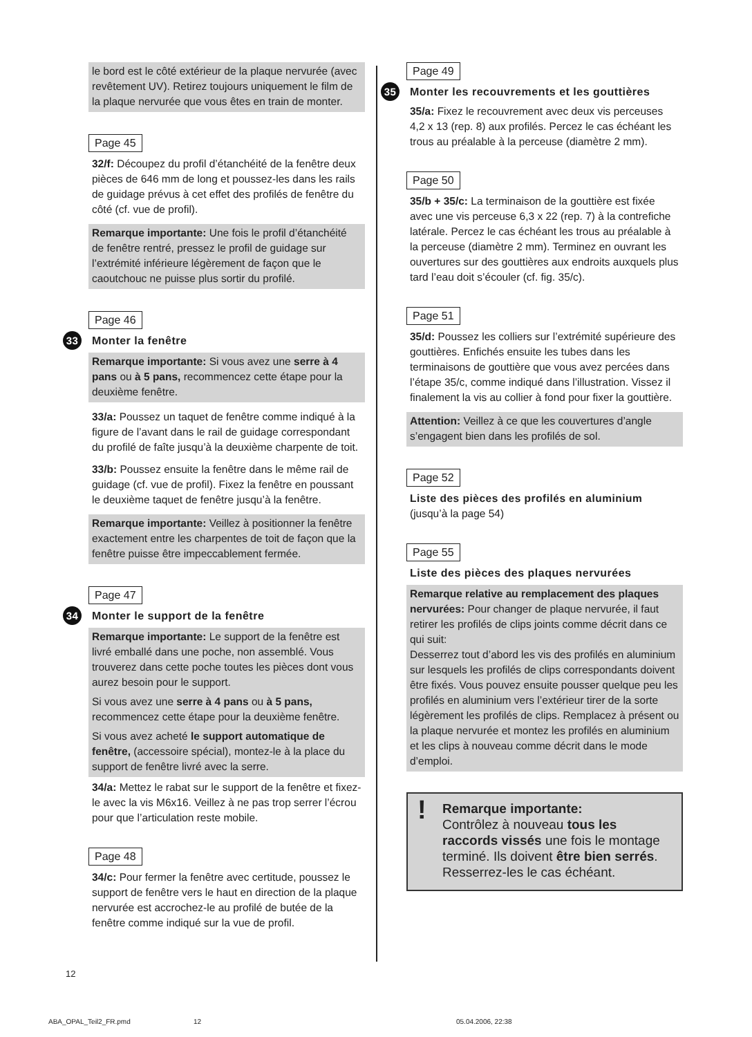le bord est le côté extérieur de la plaque nervurée (avec revêtement UV). Retirez toujours uniquement le film de la plaque nervurée que vous êtes en train de monter.
Page 45
32/f: Découpez du profil d’étanchéité de la fenêtre deux pièces de 646 mm de long et poussez-les dans les rails de guidage prévus à cet effet des profilés de fenêtre du côté (cf. vue de profil).
Remarque importante: Une fois le profil d’étanchéité de fenêtre rentré, pressez le profil de guidage sur l’extrémité inférieure légèrement de façon que le caoutchouc ne puisse plus sortir du profilé.
Page 46
33 Monter la fenêtre
Remarque importante: Si vous avez une serre à 4 pans ou à 5 pans, recommencez cette étape pour la deuxième fenêtre.
33/a: Poussez un taquet de fenêtre comme indiqué à la figure de l’avant dans le rail de guidage correspondant du profilé de faîte jusqu’à la deuxième charpente de toit.
33/b: Poussez ensuite la fenêtre dans le même rail de guidage (cf. vue de profil). Fixez la fenêtre en poussant le deuxième taquet de fenêtre jusqu’à la fenêtre.
Remarque importante: Veillez à positionner la fenêtre exactement entre les charpentes de toit de façon que la fenêtre puisse être impeccablement fermée.
Page 47
34 Monter le support de la fenêtre
Remarque importante: Le support de la fenêtre est livré emballé dans une poche, non assemblé. Vous trouverez dans cette poche toutes les pièces dont vous aurez besoin pour le support.
Si vous avez une serre à 4 pans ou à 5 pans, recommencez cette étape pour la deuxième fenêtre.
Si vous avez acheté le support automatique de fenêtre, (accessoire spécial), montez-le à la place du support de fenêtre livré avec la serre.
34/a: Mettez le rabat sur le support de la fenêtre et fixez-le avec la vis M6x16. Veillez à ne pas trop serrer l’écrou pour que l’articulation reste mobile.
Page 48
34/c: Pour fermer la fenêtre avec certitude, poussez le support de fenêtre vers le haut en direction de la plaque nervurée est accrochez-le au profilé de butée de la fenêtre comme indiqué sur la vue de profil.
Page 49
35 Monter les recouvrements et les gouttières
35/a: Fixez le recouvrement avec deux vis perceuses 4,2 x 13 (rep. 8) aux profilés. Percez le cas échéant les trous au préalable à la perceuse (diamètre 2 mm).
Page 50
35/b + 35/c: La terminaison de la gouttière est fixée avec une vis perceuse 6,3 x 22 (rep. 7) à la contrefiche latérale. Percez le cas échéant les trous au préalable à la perceuse (diamètre 2 mm). Terminez en ouvrant les ouvertures sur des gouttières aux endroits auxquels plus tard l’eau doit s’écouler (cf. fig. 35/c).
Page 51
35/d: Poussez les colliers sur l’extrémité supérieure des gouttières. Enfichés ensuite les tubes dans les terminaisons de gouttière que vous avez percées dans l’étape 35/c, comme indiqué dans l’illustration. Vissez il finalement la vis au collier à fond pour fixer la gouttière.
Attention: Veillez à ce que les couvertures d’angle s’engagent bien dans les profilés de sol.
Page 52
Liste des pièces des profilés en aluminium
(jusqu’à la page 54)
Page 55
Liste des pièces des plaques nervurées
Remarque relative au remplacement des plaques nervurées: Pour changer de plaque nervurée, il faut retirer les profilés de clips joints comme décrit dans ce qui suit:
Desserrez tout d’abord les vis des profilés en aluminium sur lesquels les profilés de clips correspondants doivent être fixés. Vous pouvez ensuite pousser quelque peu les profilés en aluminium vers l’extérieur tirer de la sorte légèrement les profilés de clips. Remplacez à présent ou la plaque nervurée et montez les profilés en aluminium et les clips à nouveau comme décrit dans le mode d’emploi.
! Remarque importante:
Contrôlez à nouveau tous les raccords vissés une fois le montage terminé. Ils doivent être bien serrés.
Resserrez-les le cas échéant.
12
ABA_OPAL_Teil2_FR.pmd 12 05.04.2006, 22:38